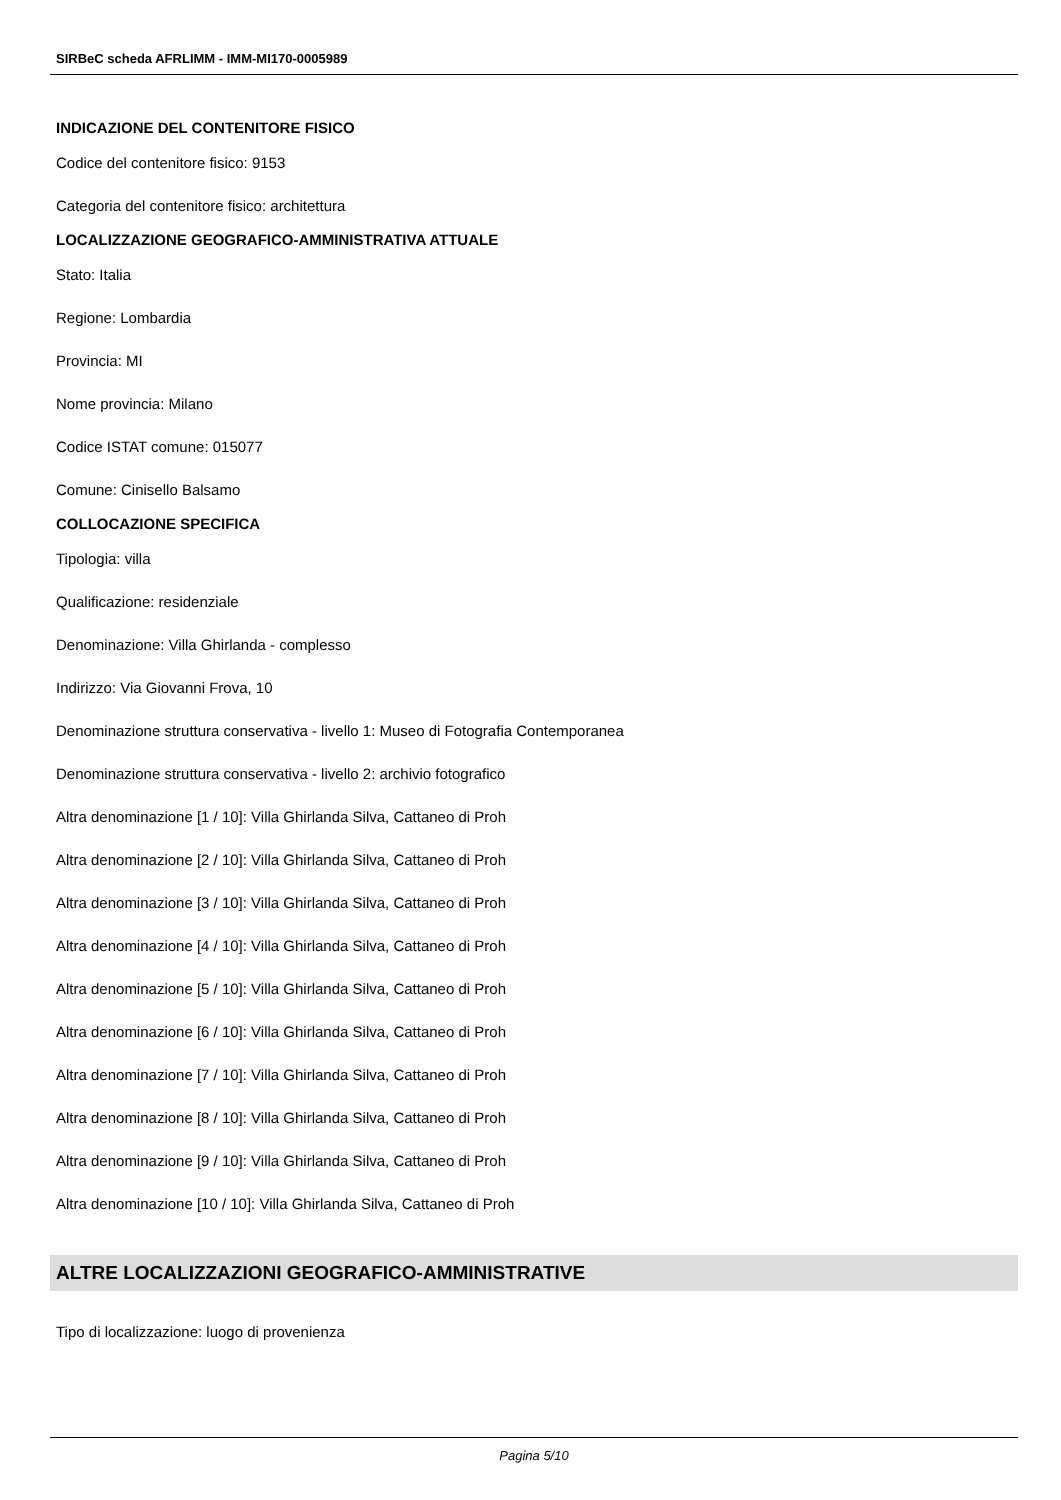SIRBeC scheda AFRLIMM - IMM-MI170-0005989
INDICAZIONE DEL CONTENITORE FISICO
Codice del contenitore fisico: 9153
Categoria del contenitore fisico: architettura
LOCALIZZAZIONE GEOGRAFICO-AMMINISTRATIVA ATTUALE
Stato: Italia
Regione: Lombardia
Provincia: MI
Nome provincia: Milano
Codice ISTAT comune: 015077
Comune: Cinisello Balsamo
COLLOCAZIONE SPECIFICA
Tipologia: villa
Qualificazione: residenziale
Denominazione: Villa Ghirlanda - complesso
Indirizzo: Via Giovanni Frova, 10
Denominazione struttura conservativa - livello 1: Museo di Fotografia Contemporanea
Denominazione struttura conservativa - livello 2: archivio fotografico
Altra denominazione [1 / 10]: Villa Ghirlanda Silva, Cattaneo di Proh
Altra denominazione [2 / 10]: Villa Ghirlanda Silva, Cattaneo di Proh
Altra denominazione [3 / 10]: Villa Ghirlanda Silva, Cattaneo di Proh
Altra denominazione [4 / 10]: Villa Ghirlanda Silva, Cattaneo di Proh
Altra denominazione [5 / 10]: Villa Ghirlanda Silva, Cattaneo di Proh
Altra denominazione [6 / 10]: Villa Ghirlanda Silva, Cattaneo di Proh
Altra denominazione [7 / 10]: Villa Ghirlanda Silva, Cattaneo di Proh
Altra denominazione [8 / 10]: Villa Ghirlanda Silva, Cattaneo di Proh
Altra denominazione [9 / 10]: Villa Ghirlanda Silva, Cattaneo di Proh
Altra denominazione [10 / 10]: Villa Ghirlanda Silva, Cattaneo di Proh
ALTRE LOCALIZZAZIONI GEOGRAFICO-AMMINISTRATIVE
Tipo di localizzazione: luogo di provenienza
Pagina 5/10